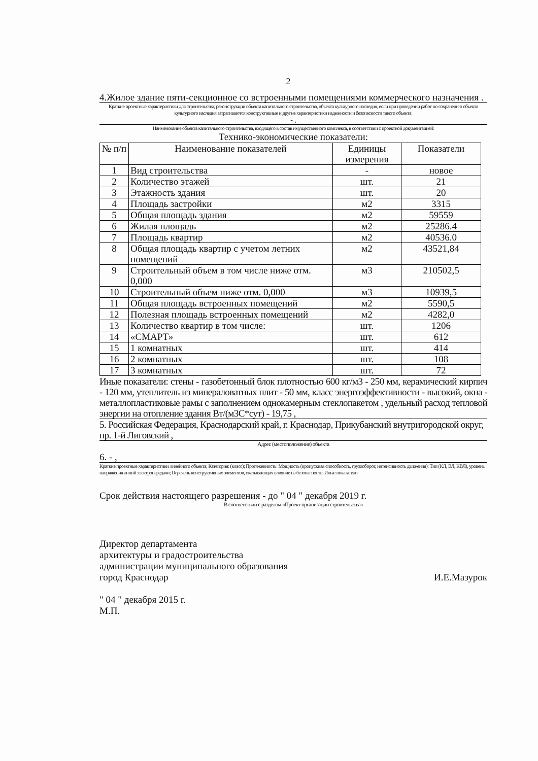2
4.Жилое здание пяти-секционное со встроенными помещениями коммерческого назначения .
Краткие проектные характеристики для строительства, реконструкции объекта капитального строительства, объекта культурного наследия, если при проведении работ по сохранению объекта культурного наследия затрагиваются конструктивные и другие характеристики надежности и безопасности такого объекта:
- ,
Наименование объекта капитального строительства, входящего в состав имущественного комплекса, в соответствии с проектной документацией:
Технико-экономические показатели:
| № п/п | Наименование показателей | Единицы измерения | Показатели |
| --- | --- | --- | --- |
| 1 | Вид строительства | - | новое |
| 2 | Количество этажей | шт. | 21 |
| 3 | Этажность здания | шт. | 20 |
| 4 | Площадь застройки | м2 | 3315 |
| 5 | Общая площадь здания | м2 | 59559 |
| 6 | Жилая площадь | м2 | 25286.4 |
| 7 | Площадь квартир | м2 | 40536.0 |
| 8 | Общая площадь квартир с учетом летних помещений | м2 | 43521,84 |
| 9 | Строительный объем в том числе ниже отм. 0,000 | м3 | 210502,5 |
| 10 | Строительный объем ниже отм. 0,000 | м3 | 10939,5 |
| 11 | Общая площадь встроенных помещений | м2 | 5590,5 |
| 12 | Полезная площадь встроенных помещений | м2 | 4282,0 |
| 13 | Количество квартир в том числе: | шт. | 1206 |
| 14 | «СМАРТ» | шт. | 612 |
| 15 | 1 комнатных | шт. | 414 |
| 16 | 2 комнатных | шт. | 108 |
| 17 | 3 комнатных | шт. | 72 |
Иные показатели: стены - газобетонный блок плотностью 600 кг/м3 - 250 мм, керамический кирпич - 120 мм, утеплитель из минераловатных плит - 50 мм, класс энергоэффективности - высокий, окна - металлопластиковые рамы с заполнением однокамерным стеклопакетом , удельный расход тепловой энергии на отопление здания Вт/(м3С*сут) - 19,75 ,
5. Российская Федерация, Краснодарский край, г. Краснодар, Прикубанский внутригородской округ, пр. 1-й Лиговский ,
Адрес (местоположение) объекта
6. - ,
Краткие проектные характеристики линейного объекта; Категория: (класс); Протяженность: Мощность (пропускная способность, грузооборот, интенсивность движения): Тип (КЛ, ВЛ, КВЛ), уровень напряжения линий электропередачи; Перечень конструктивных элементов, оказывающих влияние на безопасность: Иные показатели
Срок действия настоящего разрешения - до " 04 " декабря 2019 г.
В соответствии с разделом «Проект организации строительства»
Директор департамента
архитектуры и градостроительства
администрации муниципального образования
город Краснодар И.Е.Мазурок
" 04 " декабря 2015 г.
М.П.